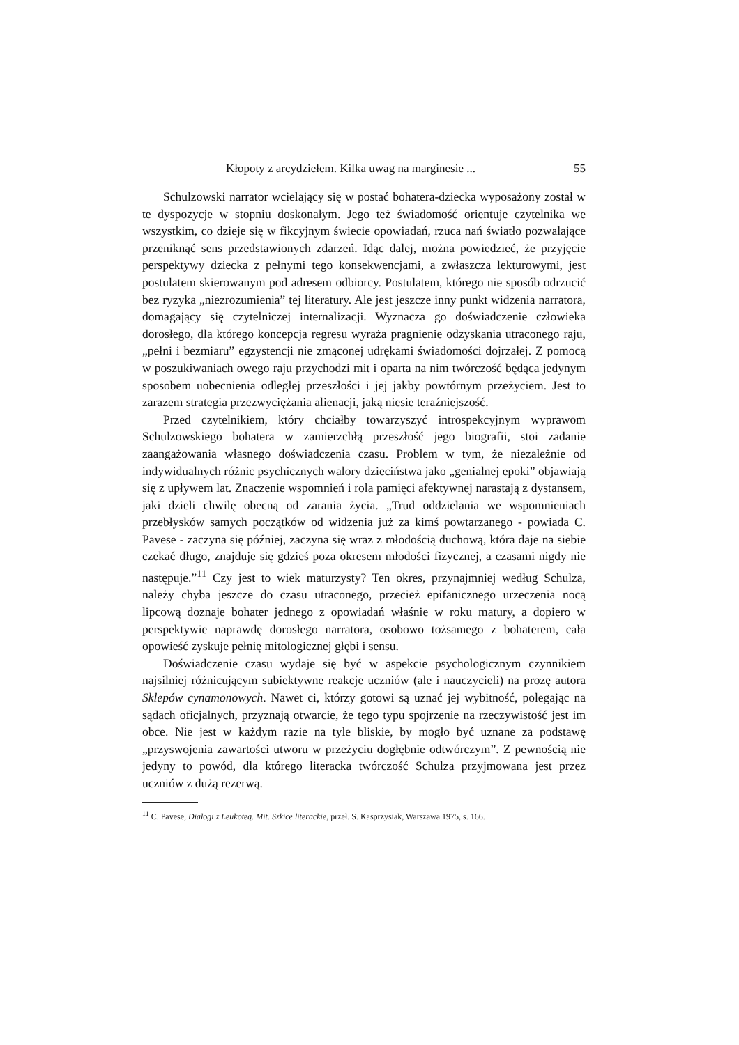Kłopoty z arcydziełem. Kilka uwag na marginesie ... 55
Schulzowski narrator wcielający się w postać bohatera-dziecka wyposażony został w te dyspozycje w stopniu doskonałym. Jego też świadomość orientuje czytelnika we wszystkim, co dzieje się w fikcyjnym świecie opowiadań, rzuca nań światło pozwalające przeniknąć sens przedstawionych zdarzeń. Idąc dalej, można powiedzieć, że przyjęcie perspektywy dziecka z pełnymi tego konsekwencjami, a zwłaszcza lekturowymi, jest postulatem skierowanym pod adresem odbiorcy. Postulatem, którego nie sposób odrzucić bez ryzyka „niezrozumienia” tej literatury. Ale jest jeszcze inny punkt widzenia narratora, domagający się czytelniczej internalizacji. Wyznacza go doświadczenie człowieka dorosłego, dla którego koncepcja regresu wyraża pragnienie odzyskania utraconego raju, „pełni i bezmiaru” egzystencji nie zmąconej udrękami świadomości dojrzałej. Z pomocą w poszukiwaniach owego raju przychodzi mit i oparta na nim twórczość będąca jedynym sposobem uobecnienia odległej przeszłości i jej jakby powtórnym przeżyciem. Jest to zarazem strategia przezwyciężania alienacji, jaką niesie teraźniejszość.
Przed czytelnikiem, który chciałby towarzyszyć introspekcyjnym wyprawom Schulzowskiego bohatera w zamierzchłą przeszłość jego biografii, stoi zadanie zaangażowania własnego doświadczenia czasu. Problem w tym, że niezależnie od indywidualnych różnic psychicznych walory dzieciństwa jako „genialnej epoki” objawiają się z upływem lat. Znaczenie wspomnień i rola pamięci afektywnej narastają z dystansem, jaki dzieli chwilę obecną od zarania życia. „Trud oddzielania we wspomnieniach przebłysków samych początków od widzenia już za kimś powtarzanego - powiada C. Pavese - zaczyna się później, zaczyna się wraz z młodością duchową, która daje na siebie czekać długo, znajduje się gdzieś poza okresem młodości fizycznej, a czasami nigdy nie następuje.”<sup>11</sup> Czy jest to wiek maturzysty? Ten okres, przynajmniej według Schulza, należy chyba jeszcze do czasu utraconego, przecież epifanicznego urzeczenia nocą lipcową doznaje bohater jednego z opowiadań właśnie w roku matury, a dopiero w perspektywie naprawdę dorosłego narratora, osobowo tożsamego z bohaterem, cała opowieść zyskuje pełnię mitologicznej głębi i sensu.
Doświadczenie czasu wydaje się być w aspekcie psychologicznym czynnikiem najsilniej różnicującym subiektywne reakcje uczniów (ale i nauczycieli) na prozę autora Sklepów cynamonowych. Nawet ci, którzy gotowi są uznać jej wybitność, polegając na sądach oficjalnych, przyznają otwarcie, że tego typu spojrzenie na rzeczywistość jest im obce. Nie jest w każdym razie na tyle bliskie, by mogło być uznane za podstawę „przyswojenia zawartości utworu w przeżyciu dogłębnie odtwórczym”. Z pewnością nie jedyny to powód, dla którego literacka twórczość Schulza przyjmowana jest przez uczniów z dużą rezerwą.
<sup>11</sup> C. Pavese, Dialogi z Leukoteą. Mit. Szkice literackie, przeł. S. Kasprzysiak, Warszawa 1975, s. 166.